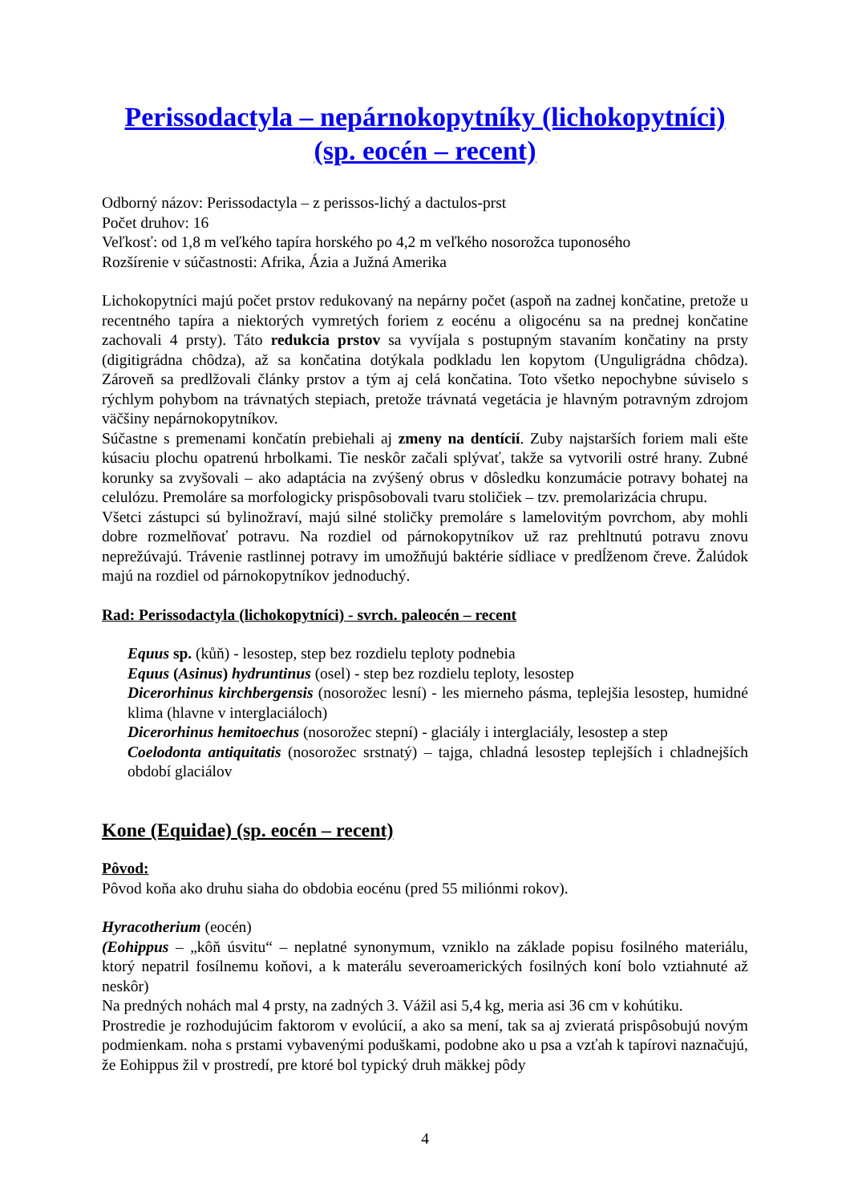Perissodactyla – nepárnokopytníky (lichokopytníci)
(sp. eocén – recent)
Odborný názov: Perissodactyla – z perissos-lichý a dactulos-prst
Počet druhov: 16
Veľkosť: od 1,8 m veľkého tapíra horského po 4,2 m veľkého nosorožca tuponosého
Rozšírenie v súčastnosti: Afrika, Ázia a Južná Amerika
Lichokopytníci majú počet prstov redukovaný na nepárny počet (aspoň na zadnej končatine, pretože u recentného tapíra a niektorých vymretých foriem z eocénu a oligocénu sa na prednej končatine zachovali 4 prsty). Táto redukcia prstov sa vyvíjala s postupným stavaním končatiny na prsty (digitigrádna chôdza), až sa končatina dotýkala podkladu len kopytom (Unguligrádna chôdza). Zároveň sa predlžovali články prstov a tým aj celá končatina. Toto všetko nepochybne súviselo s rýchlym pohybom na trávnatých stepiach, pretože trávnatá vegetácia je hlavným potravným zdrojom väčšiny nepárnokopytníkov.
Súčastne s premenami končatín prebiehali aj zmeny na dentícií. Zuby najstarších foriem mali ešte kúsaciu plochu opatrenú hrbolkami. Tie neskôr začali splývať, takže sa vytvorili ostré hrany. Zubné korunky sa zvyšovali – ako adaptácia na zvýšený obrus v dôsledku konzumácie potravy bohatej na celulózu. Premoláre sa morfologicky prispôsobovali tvaru stoličiek – tzv. premolarizácia chrupu.
Všetci zástupci sú bylinožraví, majú silné stoličky premoláre s lamelovitým povrchom, aby mohli dobre rozmelňovať potravu. Na rozdiel od párnokopytníkov už raz prehltnutú potravu znovu neprežúvajú. Trávenie rastlinnej potravy im umožňujú baktérie sídliace v predĺženom čreve. Žalúdok majú na rozdiel od párnokopytníkov jednoduchý.
Rad: Perissodactyla (lichokopytníci) - svrch. paleocén – recent
Equus sp. (kůň) - lesostep, step bez rozdielu teploty podnebia
Equus (Asinus) hydruntinus (osel) - step bez rozdielu teploty, lesostep
Dicerorhinus kirchbergensis (nosorožec lesní) - les mierneho pásma, teplejšia lesostep, humidné klima (hlavne v interglaciáloch)
Dicerorhinus hemitoechus (nosorožec stepní) - glaciály i interglaciály, lesostep a step
Coelodonta antiquitatis (nosorožec srstnatý) – tajga, chladná lesostep teplejších i chladnejších období glaciálov
Kone (Equidae) (sp. eocén – recent)
Pôvod:
Pôvod koňa ako druhu siaha do obdobia eocénu (pred 55 miliónmi rokov).
Hyracotherium (eocén)
(Eohippus – „kôň úsvitu“ – neplatné synonymum, vzniklo na základe popisu fosilného materiálu, ktorý nepatril fosílnemu koňovi, a k materálu severoamerických fosilných koní bolo vztiahnuté až neskôr)
Na predných nohách mal 4 prsty, na zadných 3. Vážil asi 5,4 kg, meria asi 36 cm v kohútiku.
Prostredie je rozhodujúcim faktorom v evolúcií, a ako sa mení, tak sa aj zvieratá prispôsobujú novým podmienkam. noha s prstami vybavenými poduškami, podobne ako u psa a vzťah k tapírovi naznačujú, že Eohippus žil v prostredí, pre ktoré bol typický druh mäkkej pôdy
4